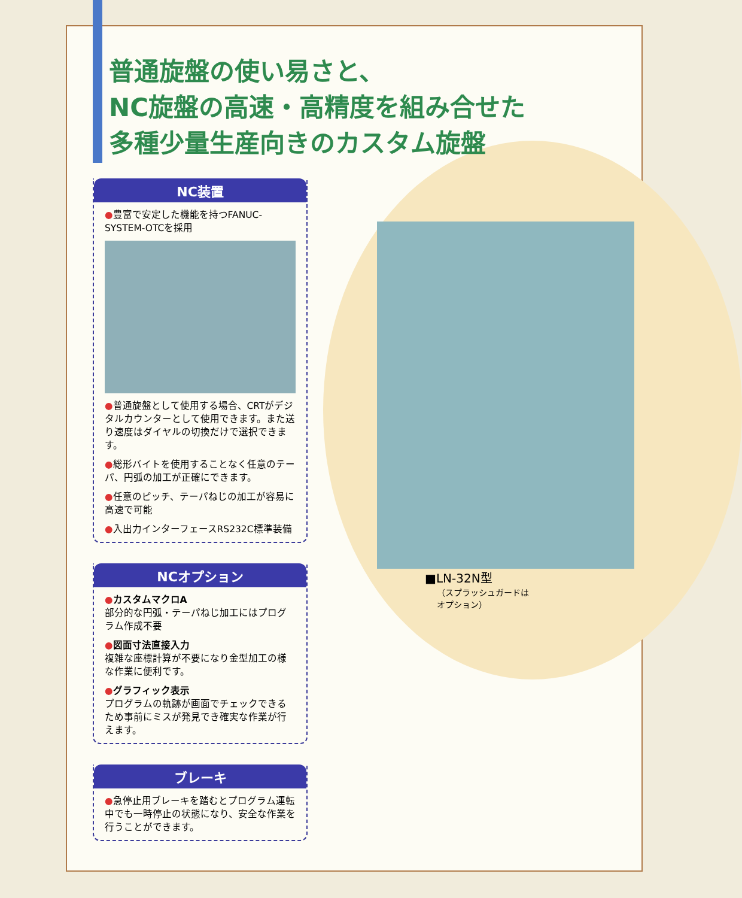普通旋盤の使い易さと、
NC旋盤の高速・高精度を組み合せた
多種少量生産向きのカスタム旋盤
NC装置
●豊富で安定した機能を持つFANUC-SYSTEM-OTCを採用
●普通旋盤として使用する場合、CRTがデジタルカウンターとして使用できます。また送り速度はダイヤルの切換だけで選択できます。
●総形バイトを使用することなく任意のテーパ、円弧の加工が正確にできます。
●任意のピッチ、テーパねじの加工が容易に高速で可能
●入出力インターフェースRS232C標準装備
NCオプション
●カスタムマクロA
部分的な円弧・テーパねじ加工にはプログラム作成不要
●図面寸法直接入力
複雑な座標計算が不要になり金型加工の様な作業に便利です。
●グラフィック表示
プログラムの軌跡が画面でチェックできるため事前にミスが発見でき確実な作業が行えます。
ブレーキ
●急停止用ブレーキを踏むとプログラム運転中でも一時停止の状態になり、安全な作業を行うことができます。
■LN-32N型
（スプラッシュガードは
オプション）